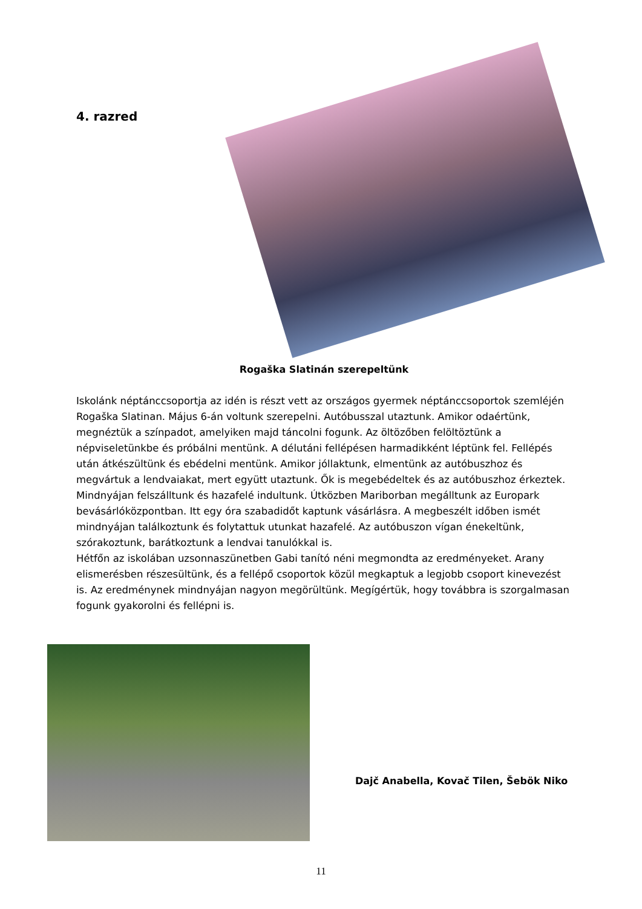4. razred
Rogaška Slatinán szerepeltünk
Iskolánk néptánccsoportja az idén is részt vett az országos gyermek néptánccsoportok szemléjén Rogaška Slatinan. Május 6-án voltunk szerepelni. Autóbusszal utaztunk. Amikor odaértünk, megnéztük a színpadot, amelyiken majd táncolni fogunk. Az öltözőben felöltöztünk a népviseletünkbe és próbálni mentünk. A délutáni fellépésen harmadikként léptünk fel. Fellépés után átkészültünk és ebédelni mentünk. Amikor jóllaktunk, elmentünk az autóbuszhoz és megvártuk a lendvaiakat, mert együtt utaztunk. Ők is megebédeltek és az autóbuszhoz érkeztek. Mindnyájan felszálltunk és hazafelé indultunk. Útközben Mariborban megálltunk az Europark bevásárlóközpontban. Itt egy óra szabadidőt kaptunk vásárlásra. A megbeszélt időben ismét mindnyájan találkoztunk és folytattuk utunkat hazafelé. Az autóbuszon vígan énekeltünk, szórakoztunk, barátkoztunk a lendvai tanulókkal is.
Hétfőn az iskolában uzsonnaszünetben Gabi tanító néni megmondta az eredményeket. Arany elismerésben részesültünk, és a fellépő csoportok közül megkaptuk a legjobb csoport kinevezést is. Az eredménynek mindnyájan nagyon megörültünk. Megígértük, hogy továbbra is szorgalmasan fogunk gyakorolni és fellépni is.
Dajč Anabella, Kovač Tilen, Šebök Niko
11